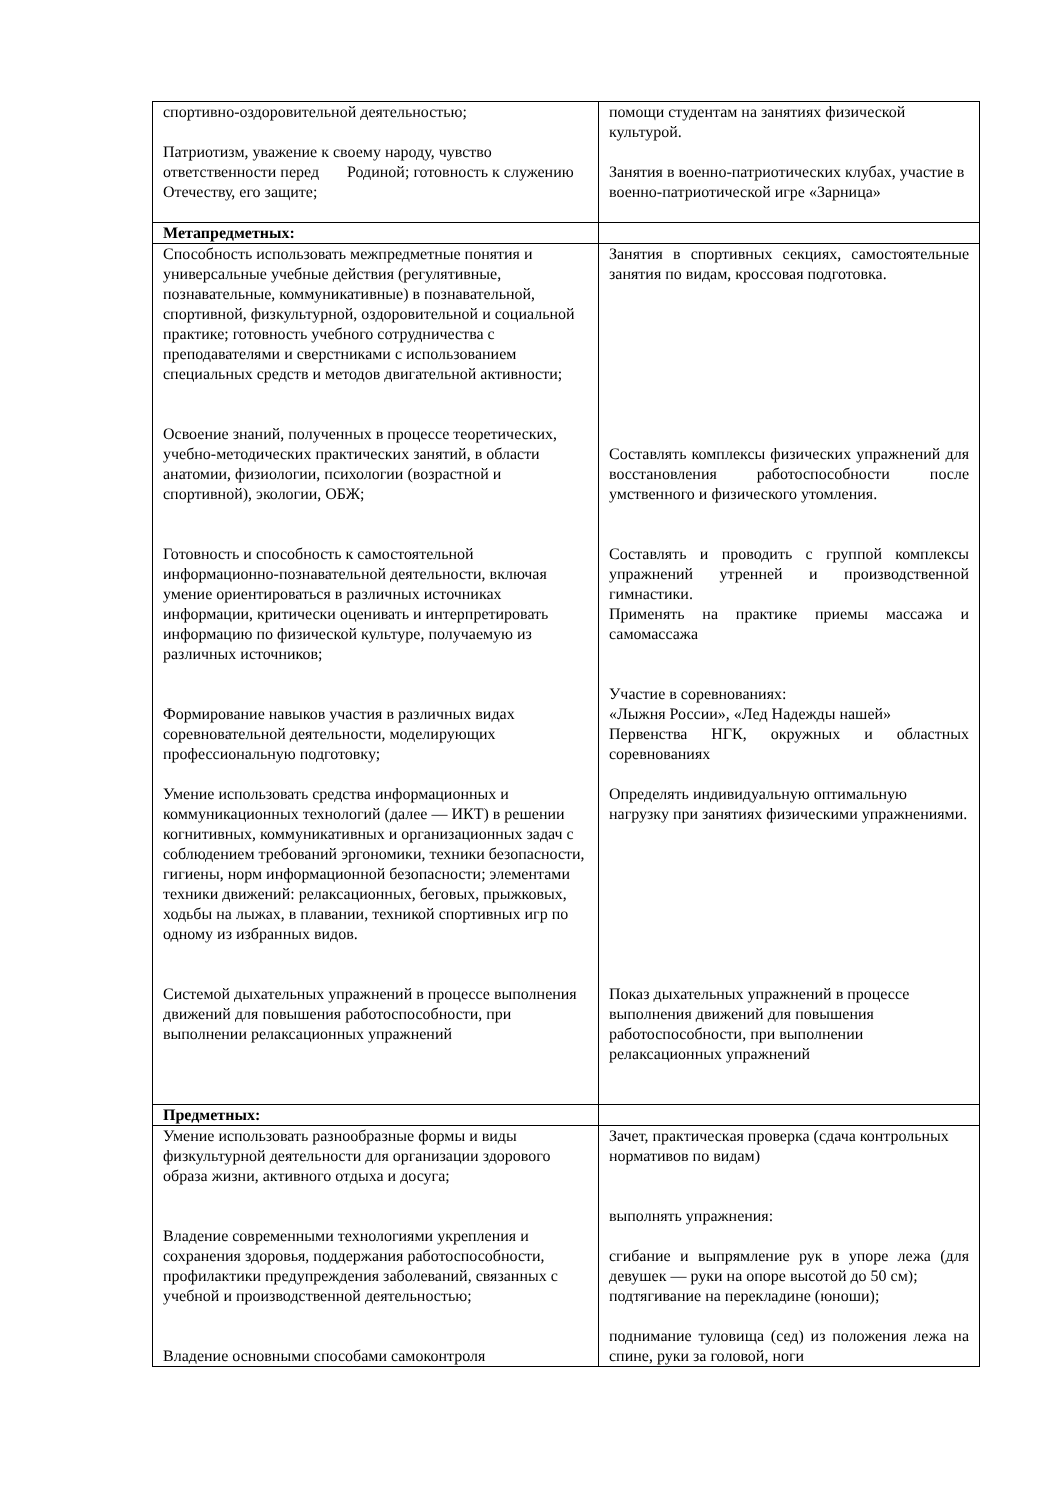| спортивно-оздоровительной деятельностью; Патриотизм, уважение к своему народу, чувство ответственности перед Родиной; готовность к служению Отечеству, его защите; | помощи студентам на занятиях физической культурой. Занятия в военно-патриотических клубах, участие в военно-патриотической игре «Зарница» |
| Метапредметных: | |
| Способность использовать межпредметные понятия и универсальные учебные действия (регулятивные, познавательные, коммуникативные) в познавательной, спортивной, физкультурной, оздоровительной и социальной практике; готовность учебного сотрудничества с преподавателями и сверстниками с использованием специальных средств и методов двигательной активности; Освоение знаний, полученных в процессе теоретических, учебно-методических практических занятий, в области анатомии, физиологии, психологии (возрастной и спортивной), экологии, ОБЖ; Готовность и способность к самостоятельной информационно-познавательной деятельности, включая умение ориентироваться в различных источниках информации, критически оценивать и интерпретировать информацию по физической культуре, получаемую из различных источников; Формирование навыков участия в различных видах соревновательной деятельности, моделирующих профессиональную подготовку; Умение использовать средства информационных и коммуникационных технологий (далее — ИКТ) в решении когнитивных, коммуникативных и организационных задач с соблюдением требований эргономики, техники безопасности, гигиены, норм информационной безопасности; элементами техники движений: релаксационных, беговых, прыжковых, ходьбы на лыжах, в плавании, техникой спортивных игр по одному из избранных видов. Системой дыхательных упражнений в процессе выполнения движений для повышения работоспособности, при выполнении релаксационных упражнений | Занятия в спортивных секциях, самостоятельные занятия по видам, кроссовая подготовка. Составлять комплексы физических упражнений для восстановления работоспособности после умственного и физического утомления. Составлять и проводить с группой комплексы упражнений утренней и производственной гимнастики. Применять на практике приемы массажа и самомассажа Участие в соревнованиях: «Лыжня России», «Лед Надежды нашей» Первенства НГК, окружных и областных соревнованиях Определять индивидуальную оптимальную нагрузку при занятиях физическими упражнениями. Показ дыхательных упражнений в процессе выполнения движений для повышения работоспособности, при выполнении релаксационных упражнений |
| Предметных: | |
| Умение использовать разнообразные формы и виды физкультурной деятельности для организации здорового образа жизни, активного отдыха и досуга; Владение современными технологиями укрепления и сохранения здоровья, поддержания работоспособности, профилактики предупреждения заболеваний, связанных с учебной и производственной деятельностью; Владение основными способами самоконтроля | Зачет, практическая проверка (сдача контрольных нормативов по видам) выполнять упражнения: сгибание и выпрямление рук в упоре лежа (для девушек — руки на опоре высотой до 50 см); подтягивание на перекладине (юноши); поднимание туловища (сед) из положения лежа на спине, руки за головой, ноги |